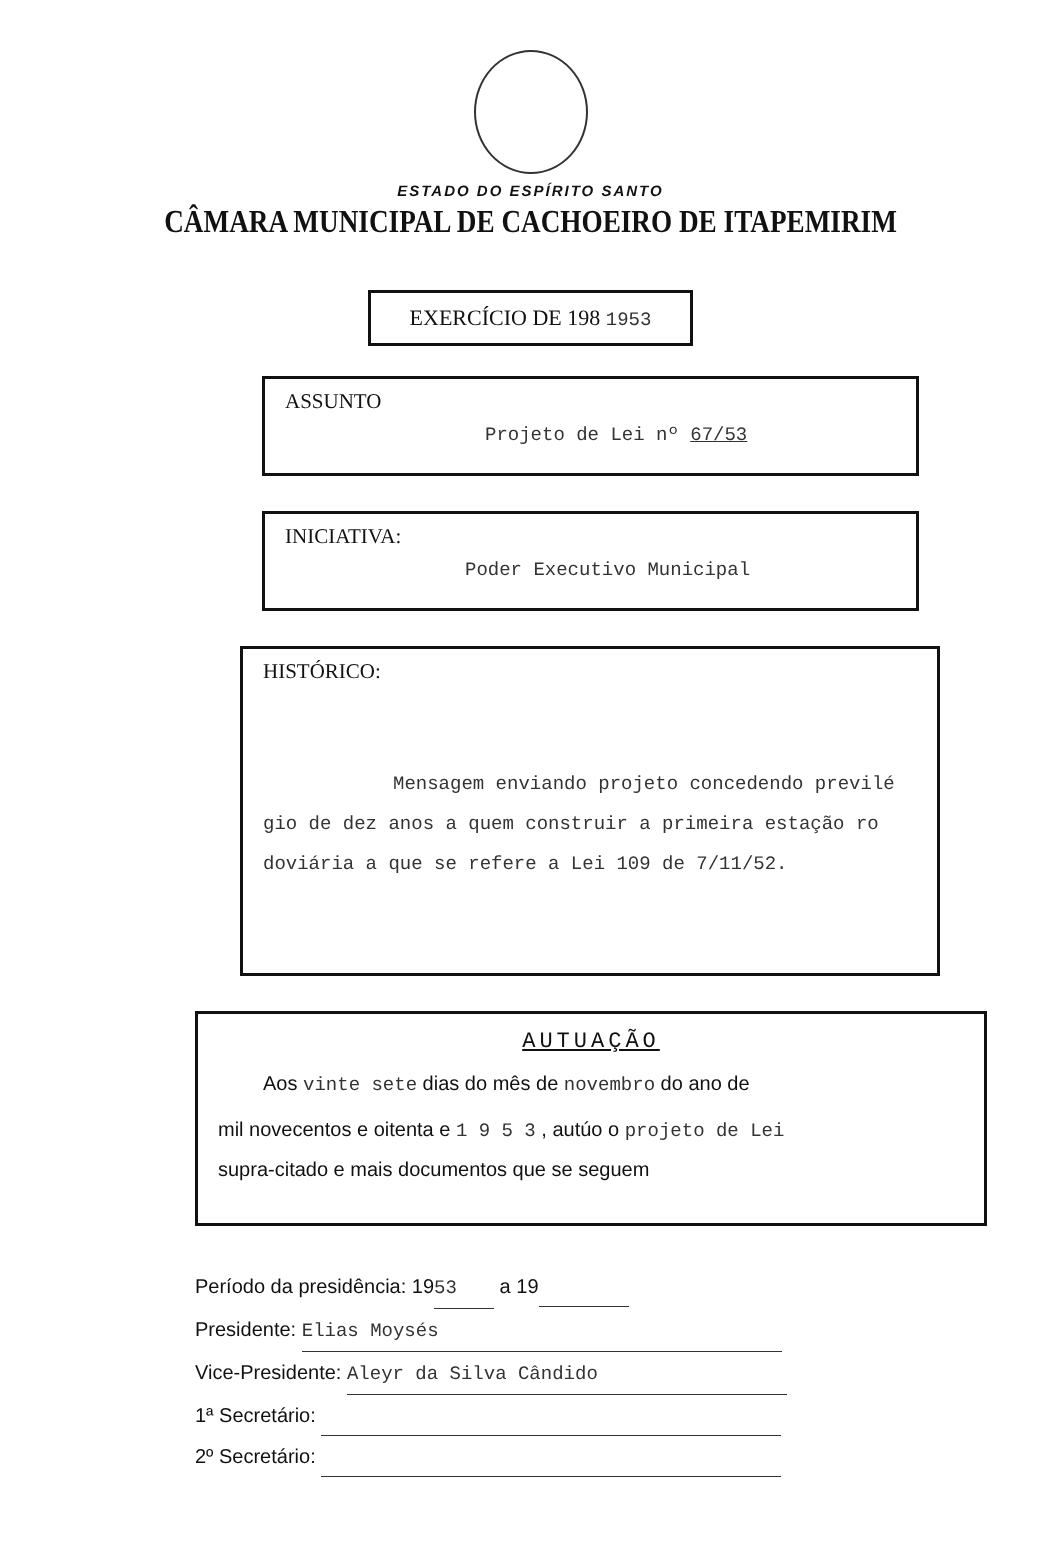ESTADO DO ESPÍRITO SANTO
CÂMARA MUNICIPAL DE CACHOEIRO DE ITAPEMIRIM
EXERCÍCIO DE 198 1953
ASSUNTO
Projeto de Lei nº 67/53
INICIATIVA:
Poder Executivo Municipal
HISTÓRICO:
Mensagem enviando projeto concedendo previlé gio de dez anos a quem construir a primeira estação ro doviária a que se refere a Lei 109 de 7/11/52.
AUTUAÇÃO
Aos vinte sete dias do mês de novembro do ano de
mil novecentos e oitenta e 1 9 5 3 , autúo o projeto de Lei
supra-citado e mais documentos que se seguem
Período da presidência: 19 53 a 19
Presidente: Elias Moysés
Vice-Presidente: Aleyr da Silva Cândido
1ª Secretário:
2º Secretário: